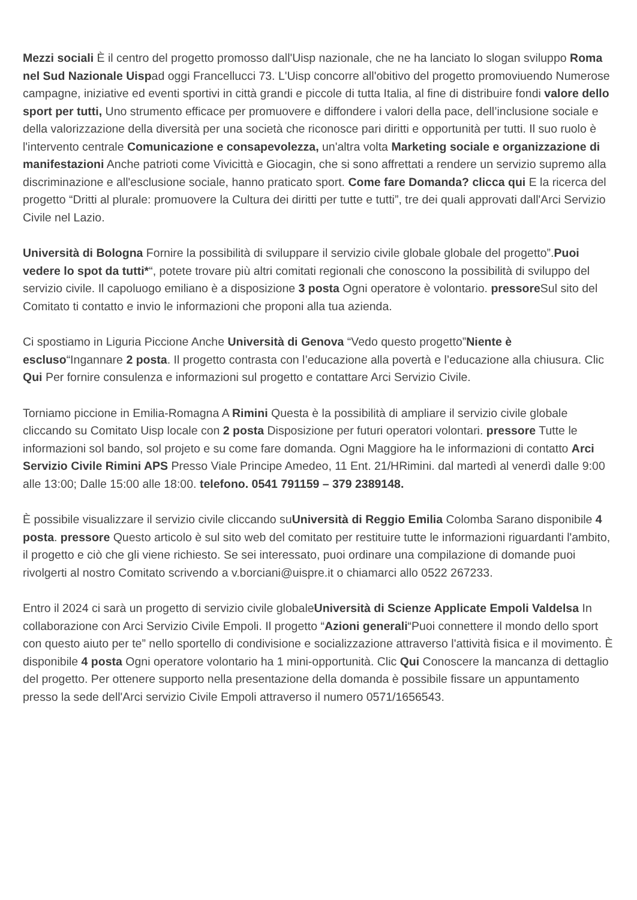Mezzi sociali È il centro del progetto promosso dall'Uisp nazionale, che ne ha lanciato lo slogan sviluppo Roma nel Sud Nazionale Uispad oggi Francellucci 73. L'Uisp concorre all'obitivo del progetto promoviuendo Numerose campagne, iniziative ed eventi sportivi in città grandi e piccole di tutta Italia, al fine di distribuire fondi valore dello sport per tutti, Uno strumento efficace per promuovere e diffondere i valori della pace, dell’inclusione sociale e della valorizzazione della diversità per una società che riconosce pari diritti e opportunità per tutti. Il suo ruolo è l'intervento centrale Comunicazione e consapevolezza, un'altra volta Marketing sociale e organizzazione di manifestazioni Anche patrioti come Vivicittà e Giocagin, che si sono affrettati a rendere un servizio supremo alla discriminazione e all'esclusione sociale, hanno praticato sport. Come fare Domanda? clicca qui E la ricerca del progetto “Dritti al plurale: promuovere la Cultura dei diritti per tutte e tutti”, tre dei quali approvati dall'Arci Servizio Civile nel Lazio.
Università di Bologna Fornire la possibilità di sviluppare il servizio civile globale globale del progetto”.Puoi vedere lo spot da tutti*“, potete trovare più altri comitati regionali che conoscono la possibilità di sviluppo del servizio civile. Il capoluogo emiliano è a disposizione 3 posta Ogni operatore è volontario. pressore Sul sito del Comitato ti contatto e invio le informazioni che proponi alla tua azienda.
Ci spostiamo in Liguria Piccione Anche Università di Genova “Vedo questo progetto”Niente è escluso“Ingannare 2 posta. Il progetto contrasta con l’educazione alla povertà e l’educazione alla chiusura. Clic Qui Per fornire consulenza e informazioni sul progetto e contattare Arci Servizio Civile.
Torniamo piccione in Emilia-Romagna A Rimini Questa è la possibilità di ampliare il servizio civile globale cliccando su Comitato Uisp locale con 2 posta Disposizione per futuri operatori volontari. pressore Tutte le informazioni sol bando, sol projeto e su come fare domanda. Ogni Maggiore ha le informazioni di contatto Arci Servizio Civile Rimini APS Presso Viale Principe Amedeo, 11 Ent. 21/HRimini. dal martedì al venerdì dalle 9:00 alle 13:00; Dalle 15:00 alle 18:00. telefono. 0541 791159 – 379 2389148.
È possibile visualizzare il servizio civile cliccando suUniversità di Reggio Emilia Colomba Sarano disponibile 4 posta. pressore Questo articolo è sul sito web del comitato per restituire tutte le informazioni riguardanti l'ambito, il progetto e ciò che gli viene richiesto. Se sei interessato, puoi ordinare una compilazione di domande puoi rivolgerti al nostro Comitato scrivendo a v.borciani@uispre.it o chiamarci allo 0522 267233.
Entro il 2024 ci sarà un progetto di servizio civile globaleUniversità di Scienze Applicate Empoli Valdelsa In collaborazione con Arci Servizio Civile Empoli. Il progetto “Azioni generali“Puoi connettere il mondo dello sport con questo aiuto per te” nello sportello di condivisione e socializzazione attraverso l'attività fisica e il movimento. È disponibile 4 posta Ogni operatore volontario ha 1 mini-opportunità. Clic Qui Conoscere la mancanza di dettaglio del progetto. Per ottenere supporto nella presentazione della domanda è possibile fissare un appuntamento presso la sede dell'Arci servizio Civile Empoli attraverso il numero 0571/1656543.